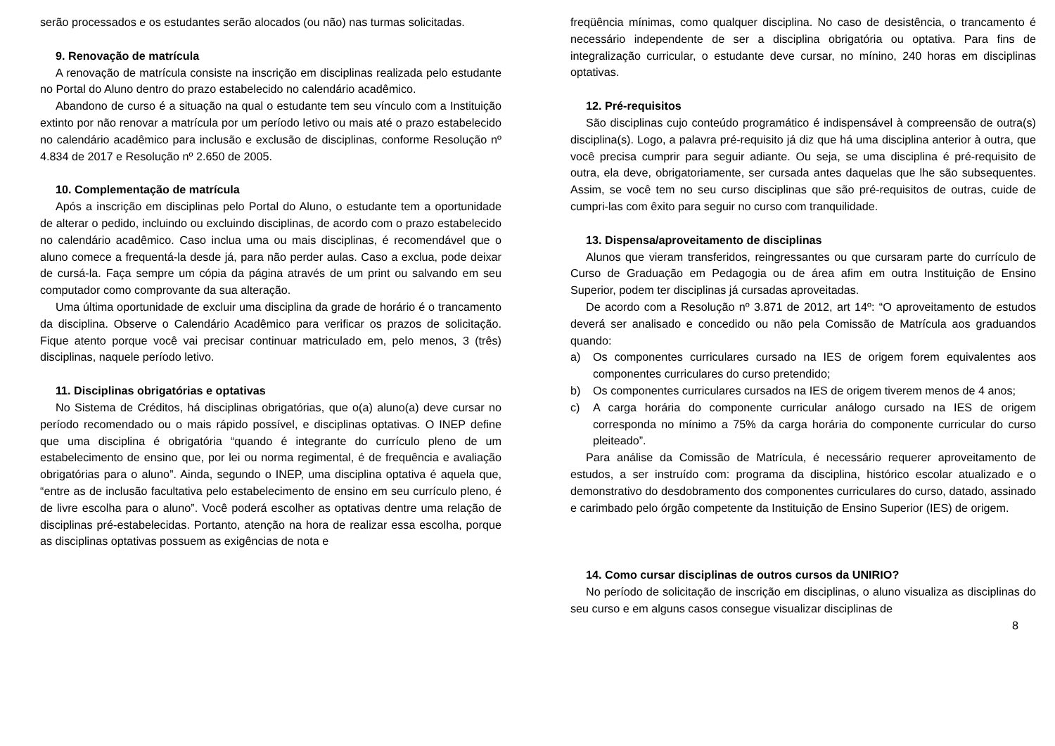serão processados e os estudantes serão alocados (ou não) nas turmas solicitadas.
9. Renovação de matrícula
A renovação de matrícula consiste na inscrição em disciplinas realizada pelo estudante no Portal do Aluno dentro do prazo estabelecido no calendário acadêmico.
Abandono de curso é a situação na qual o estudante tem seu vínculo com a Instituição extinto por não renovar a matrícula por um período letivo ou mais até o prazo estabelecido no calendário acadêmico para inclusão e exclusão de disciplinas, conforme Resolução nº 4.834 de 2017 e Resolução nº 2.650 de 2005.
10. Complementação de matrícula
Após a inscrição em disciplinas pelo Portal do Aluno, o estudante tem a oportunidade de alterar o pedido, incluindo ou excluindo disciplinas, de acordo com o prazo estabelecido no calendário acadêmico. Caso inclua uma ou mais disciplinas, é recomendável que o aluno comece a frequentá-la desde já, para não perder aulas. Caso a exclua, pode deixar de cursá-la. Faça sempre um cópia da página através de um print ou salvando em seu computador como comprovante da sua alteração.
Uma última oportunidade de excluir uma disciplina da grade de horário é o trancamento da disciplina. Observe o Calendário Acadêmico para verificar os prazos de solicitação. Fique atento porque você vai precisar continuar matriculado em, pelo menos, 3 (três) disciplinas, naquele período letivo.
11. Disciplinas obrigatórias e optativas
No Sistema de Créditos, há disciplinas obrigatórias, que o(a) aluno(a) deve cursar no período recomendado ou o mais rápido possível, e disciplinas optativas. O INEP define que uma disciplina é obrigatória “quando é integrante do currículo pleno de um estabelecimento de ensino que, por lei ou norma regimental, é de frequência e avaliação obrigatórias para o aluno”. Ainda, segundo o INEP, uma disciplina optativa é aquela que, “entre as de inclusão facultativa pelo estabelecimento de ensino em seu currículo pleno, é de livre escolha para o aluno”. Você poderá escolher as optativas dentre uma relação de disciplinas pré-estabelecidas. Portanto, atenção na hora de realizar essa escolha, porque as disciplinas optativas possuem as exigências de nota e
freqüência mínimas, como qualquer disciplina. No caso de desistência, o trancamento é necessário independente de ser a disciplina obrigatória ou optativa. Para fins de integralização curricular, o estudante deve cursar, no mínino, 240 horas em disciplinas optativas.
12. Pré-requisitos
São disciplinas cujo conteúdo programático é indispensável à compreensão de outra(s) disciplina(s). Logo, a palavra pré-requisito já diz que há uma disciplina anterior à outra, que você precisa cumprir para seguir adiante. Ou seja, se uma disciplina é pré-requisito de outra, ela deve, obrigatoriamente, ser cursada antes daquelas que lhe são subsequentes. Assim, se você tem no seu curso disciplinas que são pré-requisitos de outras, cuide de cumpri-las com êxito para seguir no curso com tranquilidade.
13. Dispensa/aproveitamento de disciplinas
Alunos que vieram transferidos, reingressantes ou que cursaram parte do currículo de Curso de Graduação em Pedagogia ou de área afim em outra Instituição de Ensino Superior, podem ter disciplinas já cursadas aproveitadas.
De acordo com a Resolução nº 3.871 de 2012, art 14º: “O aproveitamento de estudos deverá ser analisado e concedido ou não pela Comissão de Matrícula aos graduandos quando:
a) Os componentes curriculares cursado na IES de origem forem equivalentes aos componentes curriculares do curso pretendido;
b) Os componentes curriculares cursados na IES de origem tiverem menos de 4 anos;
c) A carga horária do componente curricular análogo cursado na IES de origem corresponda no mínimo a 75% da carga horária do componente curricular do curso pleiteado”.
Para análise da Comissão de Matrícula, é necessário requerer aproveitamento de estudos, a ser instruído com: programa da disciplina, histórico escolar atualizado e o demonstrativo do desdobramento dos componentes curriculares do curso, datado, assinado e carimbado pelo órgão competente da Instituição de Ensino Superior (IES) de origem.
14. Como cursar disciplinas de outros cursos da UNIRIO?
No período de solicitação de inscrição em disciplinas, o aluno visualiza as disciplinas do seu curso e em alguns casos consegue visualizar disciplinas de
8